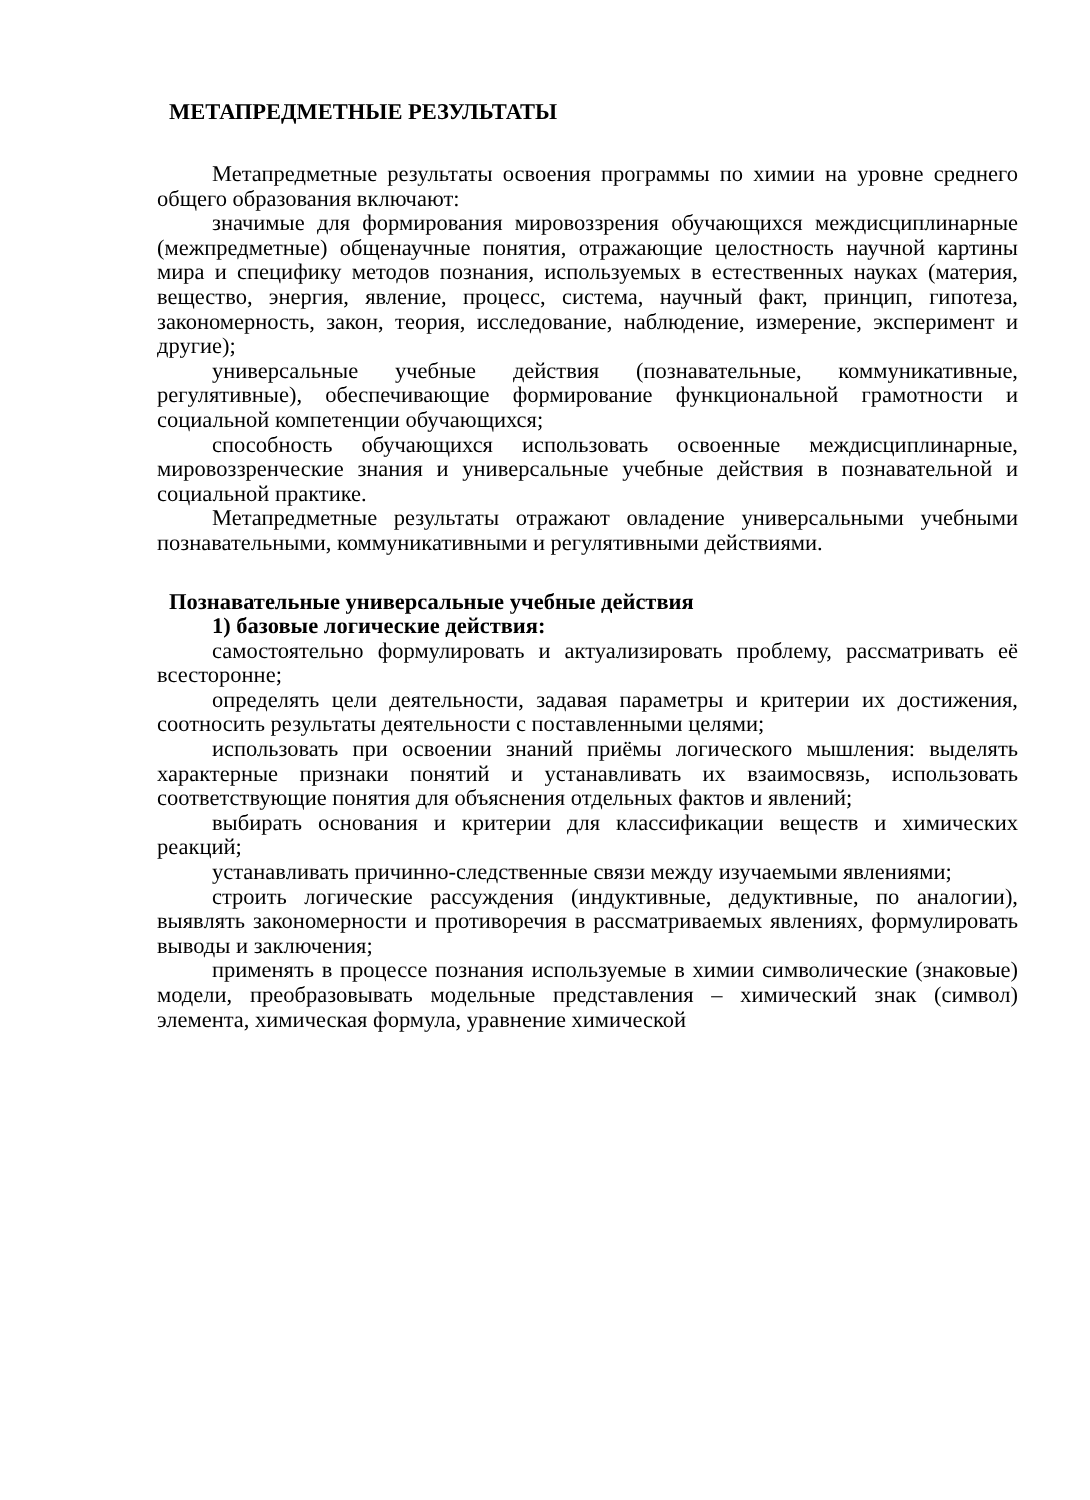МЕТАПРЕДМЕТНЫЕ РЕЗУЛЬТАТЫ
Метапредметные результаты освоения программы по химии на уровне среднего общего образования включают:
значимые для формирования мировоззрения обучающихся междисциплинарные (межпредметные) общенаучные понятия, отражающие целостность научной картины мира и специфику методов познания, используемых в естественных науках (материя, вещество, энергия, явление, процесс, система, научный факт, принцип, гипотеза, закономерность, закон, теория, исследование, наблюдение, измерение, эксперимент и другие);
универсальные учебные действия (познавательные, коммуникативные, регулятивные), обеспечивающие формирование функциональной грамотности и социальной компетенции обучающихся;
способность обучающихся использовать освоенные междисциплинарные, мировоззренческие знания и универсальные учебные действия в познавательной и социальной практике.
Метапредметные результаты отражают овладение универсальными учебными познавательными, коммуникативными и регулятивными действиями.
Познавательные универсальные учебные действия
1) базовые логические действия:
самостоятельно формулировать и актуализировать проблему, рассматривать её всесторонне;
определять цели деятельности, задавая параметры и критерии их достижения, соотносить результаты деятельности с поставленными целями;
использовать при освоении знаний приёмы логического мышления: выделять характерные признаки понятий и устанавливать их взаимосвязь, использовать соответствующие понятия для объяснения отдельных фактов и явлений;
выбирать основания и критерии для классификации веществ и химических реакций;
устанавливать причинно-следственные связи между изучаемыми явлениями;
строить логические рассуждения (индуктивные, дедуктивные, по аналогии), выявлять закономерности и противоречия в рассматриваемых явлениях, формулировать выводы и заключения;
применять в процессе познания используемые в химии символические (знаковые) модели, преобразовывать модельные представления – химический знак (символ) элемента, химическая формула, уравнение химической